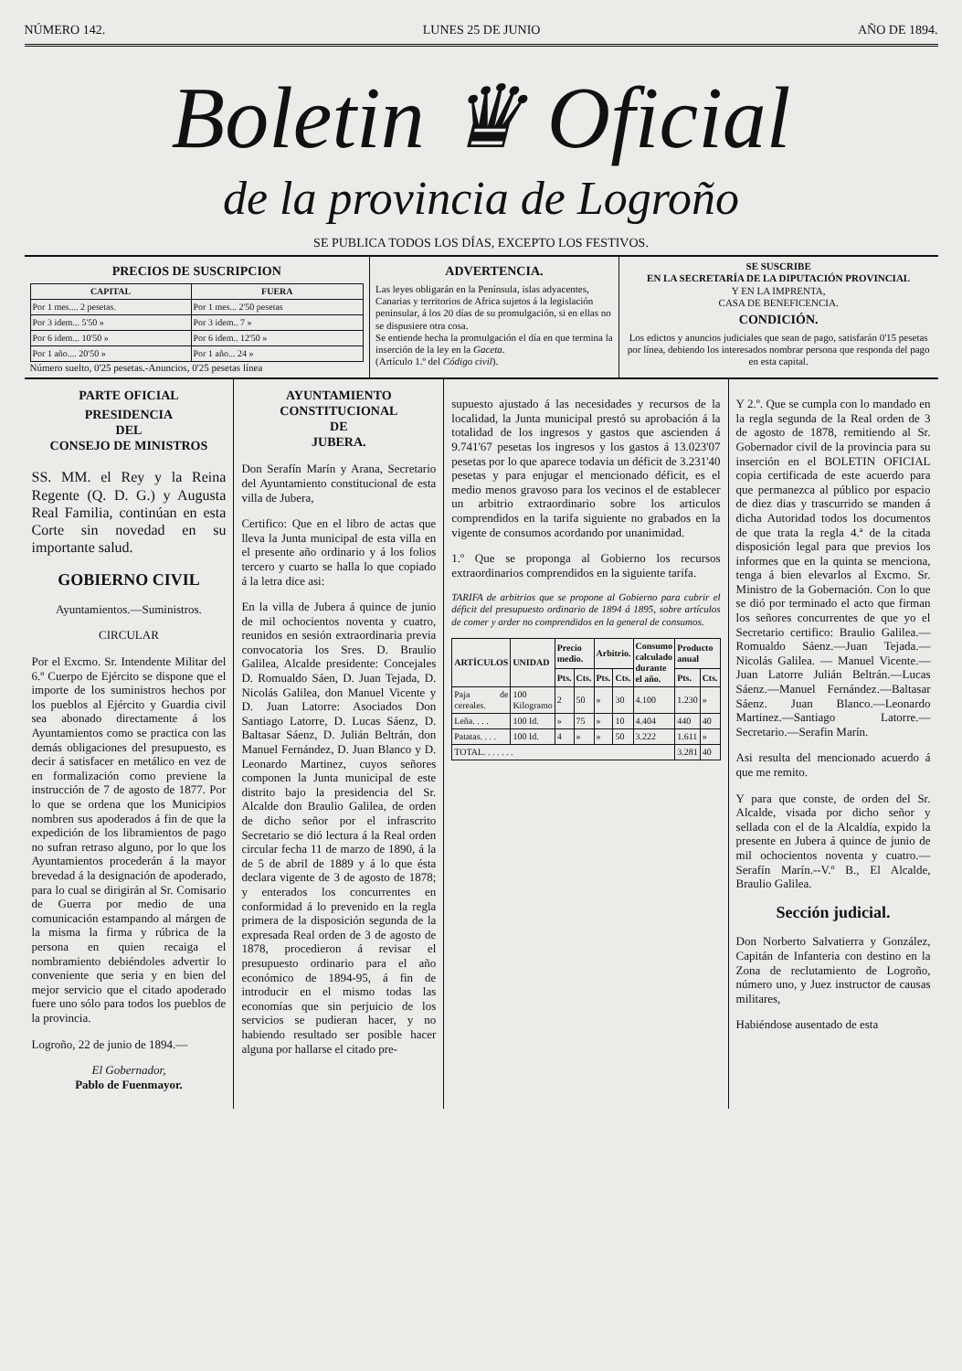NÚMERO 142. LUNES 25 DE JUNIO AÑO DE 1894.
Boletin ♛ Oficial
de la provincia de Logroño
SE PUBLICA TODOS LOS DÍAS, EXCEPTO LOS FESTIVOS.
PRECIOS DE SUSCRIPCION
| CAPITAL | FUERA |
| --- | --- |
| Por 1 mes.... 2 pesetas. | Por 1 mes... 2'50 pesetas |
| Por 3 idem... 5'50 » | Por 3 idem.. 7 » |
| Por 6 idem... 10'50 » | Por 6 idem.. 12'50 » |
| Por 1 año.... 20'50 » | Por 1 año... 24 » |
Número suelto, 0'25 pesetas.-Anuncios, 0'25 pesetas línea
ADVERTENCIA.
Las leyes obligarán en la Península, islas adyacentes, Canarias y territorios de Africa sujetos á la legislación peninsular, á los 20 días de su promulgación, si en ellas no se dispusiere otra cosa.
Se entiende hecha la promulgación el día en que termina la inserción de la ley en la Gaceta.
(Artículo 1.º del Código civil).
SE SUSCRIBE
EN LA SECRETARÍA DE LA DIPUTACIÓN PROVINCIAL
Y EN LA IMPRENTA,
CASA DE BENEFICENCIA.
CONDICIÓN.
Los edictos y anuncios judiciales que sean de pago, satisfarán 0'15 pesetas por línea, debiendo los interesados nombrar persona que responda del pago en esta capital.
PARTE OFICIAL
PRESIDENCIA
DEL
CONSEJO DE MINISTROS
SS. MM. el Rey y la Reina Regente (Q. D. G.) y Augusta Real Familia, continúan en esta Corte sin novedad en su importante salud.
GOBIERNO CIVIL
Ayuntamientos.—Suministros.
CIRCULAR
Por el Excmo. Sr. Intendente Militar del 6.º Cuerpo de Ejército se dispone que el importe de los suministros hechos por los pueblos al Ejército y Guardia civil sea abonado directamente á los Ayuntamientos como se practica con las demás obligaciones del presupuesto, es decir á satisfacer en metálico en vez de en formalización como previene la instrucción de 7 de agosto de 1877. Por lo que se ordena que los Municipios nombren sus apoderados á fin de que la expedición de los libramientos de pago no sufran retraso alguno, por lo que los Ayuntamientos procederán á la mayor brevedad á la designación de apoderado, para lo cual se dirigirán al Sr. Comisario de Guerra por medio de una comunicación estampando al márgen de la misma la firma y rúbrica de la persona en quien recaiga el nombramiento debiéndoles advertir lo conveniente que seria y en bien del mejor servicio que el citado apoderado fuere uno sólo para todos los pueblos de la provincia.
Logroño, 22 de junio de 1894.—
El Gobernador,
Pablo de Fuenmayor.
AYUNTAMIENTO CONSTITUCIONAL
DE
JUBERA.
Don Serafín Marín y Arana, Secretario del Ayuntamiento constitucional de esta villa de Jubera,
Certifico: Que en el libro de actas que lleva la Junta municipal de esta villa en el presente año ordinario y á los folios tercero y cuarto se halla lo que copiado á la letra dice asi:
En la villa de Jubera á quince de junio de mil ochocientos noventa y cuatro, reunidos en sesión extraordinaria previa convocatoria los Sres. D. Braulio Galilea, Alcalde presidente: Concejales D. Romualdo Sáen, D. Juan Tejada, D. Nicolás Galilea, don Manuel Vicente y D. Juan Latorre: Asociados Don Santiago Latorre, D. Lucas Sáenz, D. Baltasar Sáenz, D. Julián Beltrán, don Manuel Fernández, D. Juan Blanco y D. Leonardo Martinez, cuyos señores componen la Junta municipal de este distrito bajo la presidencia del Sr. Alcalde don Braulio Galilea, de orden de dicho señor por el infrascrito Secretario se dió lectura á la Real orden circular fecha 11 de marzo de 1890, á la de 5 de abril de 1889 y á lo que ésta declara vigente de 3 de agosto de 1878; y enterados los concurrentes en conformidad á lo prevenido en la regla primera de la disposición segunda de la expresada Real orden de 3 de agosto de 1878, procedieron á revisar el presupuesto ordinario para el año económico de 1894-95, á fin de introducir en el mismo todas las economías que sin perjuicio de los servicios se pudieran hacer, y no habiendo resultado ser posible hacer alguna por hallarse el citado pre-
supuesto ajustado á las necesidades y recursos de la localidad, la Junta municipal prestó su aprobación á la totalidad de los ingresos y gastos que ascienden á 9.741'67 pesetas los ingresos y los gastos á 13.023'07 pesetas por lo que aparece todavia un déficit de 3.231'40 pesetas y para enjugar el mencionado déficit, es el medio menos gravoso para los vecinos el de establecer un arbitrio extraordinario sobre los articulos comprendidos en la tarifa siguiente no grabados en la vigente de consumos acordando por unanimidad.
1.º Que se proponga al Gobierno los recursos extraordinarios comprendidos en la siguiente tarifa.
TARIFA de arbitrios que se propone al Gobierno para cubrir el déficit del presupuesto ordinario de 1894 á 1895, sobre artículos de comer y arder no comprendidos en la general de consumos.
| ARTÍCULOS | UNIDAD | Precio medio. | | Arbitrio. | | Consumo calculado durante el año. | Producto anual | |
| --- | --- | --- | --- | --- | --- | --- | --- | --- |
| | | Pts. | Cts. | Pts. | Cts. | | Pts. | Cts. |
| Paja de cereales. | 100 Kilogramo | 2 | 50 | » | 30 | 4.100 | 1.230 | » |
| Leña. . . . | 100 Id. | » | 75 | » | 10 | 4.404 | 440 | 40 |
| Patatas. . . . | 100 Id. | 4 | » | » | 50 | 3.222 | 1.611 | » |
| TOTAL. . . . . . . | | | | | | | 3.281 | 40 |
Y 2.º. Que se cumpla con lo mandado en la regla segunda de la Real orden de 3 de agosto de 1878, remitiendo al Sr. Gobernador civil de la provincia para su inserción en el BOLETIN OFICIAL copia certificada de este acuerdo para que permanezca al público por espacio de diez dias y trascurrido se manden á dicha Autoridad todos los documentos de que trata la regla 4.ª de la citada disposición legal para que previos los informes que en la quinta se menciona, tenga á bien elevarlos al Excmo. Sr. Ministro de la Gobernación. Con lo que se dió por terminado el acto que firman los señores concurrentes de que yo el Secretario certifico: Braulio Galilea.—Romualdo Sáenz.—Juan Tejada.—Nicolás Galilea. — Manuel Vicente.—Juan Latorre Julián Beltrán.—Lucas Sáenz.—Manuel Fernández.—Baltasar Sáenz. Juan Blanco.—Leonardo Martinez.—Santiago Latorre.—Secretario.—Serafin Marín.
Asi resulta del mencionado acuerdo á que me remito.
Y para que conste, de orden del Sr. Alcalde, visada por dicho señor y sellada con el de la Alcaldía, expido la presente en Jubera á quince de junio de mil ochocientos noventa y cuatro.—Serafín Marín.--V.º B., El Alcalde, Braulio Galilea.
Sección judicial.
Don Norberto Salvatierra y González, Capitán de Infanteria con destino en la Zona de reclutamiento de Logroño, número uno, y Juez instructor de causas militares,
Habiéndose ausentado de esta